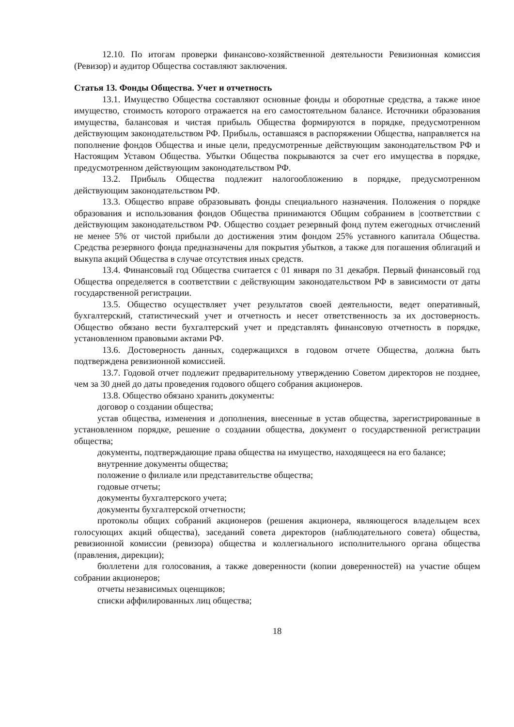12.10. По итогам проверки финансово-хозяйственной деятельности Ревизионная комиссия (Ревизор) и аудитор Общества составляют заключения.
Статья 13. Фонды Общества. Учет и отчетность
13.1. Имущество Общества составляют основные фонды и оборотные средства, а также иное имущество, стоимость которого отражается на его самостоятельном балансе. Источники образования имущества, балансовая и чистая прибыль Общества формируются в порядке, предусмотренном действующим законодательством РФ. Прибыль, оставшаяся в распоряжении Общества, направляется на пополнение фондов Общества и иные цели, предусмотренные действующим законодательством РФ и Настоящим Уставом Общества. Убытки Общества покрываются за счет его имущества в порядке, предусмотренном действующим законодательством РФ.
13.2. Прибыль Общества подлежит налогообложению в порядке, предусмотренном действующим законодательством РФ.
13.3. Общество вправе образовывать фонды специального назначения. Положения о порядке образования и использования фондов Общества принимаются Общим собранием в |соответствии с действующим законодательством РФ. Общество создает резервный фонд путем ежегодных отчислений не менее 5% от чистой прибыли до достижения этим фондом 25% уставного капитала Общества. Средства резервного фонда предназначены для покрытия убытков, а также для погашения облигаций и выкупа акций Общества в случае отсутствия иных средств.
13.4. Финансовый год Общества считается с 01 января по 31 декабря. Первый финансовый год Общества определяется в соответствии с действующим законодательством РФ в зависимости от даты государственной регистрации.
13.5. Общество осуществляет учет результатов своей деятельности, ведет оперативный, бухгалтерский, статистический учет и отчетность и несет ответственность за их достоверность. Общество обязано вести бухгалтерский учет и представлять финансовую отчетность в порядке, установленном правовыми актами РФ.
13.6. Достоверность данных, содержащихся в годовом отчете Общества, должна быть подтверждена ревизионной комиссией.
13.7. Годовой отчет подлежит предварительному утверждению Советом директоров не позднее, чем за 30 дней до даты проведения годового общего собрания акционеров.
13.8. Общество обязано хранить документы:
договор о создании общества;
устав общества, изменения и дополнения, внесенные в устав общества, зарегистрированные в установленном порядке, решение о создании общества, документ о государственной регистрации общества;
документы, подтверждающие права общества на имущество, находящееся на его балансе;
внутренние документы общества;
положение о филиале или представительстве общества;
годовые отчеты;
документы бухгалтерского учета;
документы бухгалтерской отчетности;
протоколы общих собраний акционеров (решения акционера, являющегося владельцем всех голосующих акций общества), заседаний совета директоров (наблюдательного совета) общества, ревизионной комиссии (ревизора) общества и коллегиального исполнительного органа общества (правления, дирекции);
бюллетени для голосования, а также доверенности (копии доверенностей) на участие общем собрании акционеров;
отчеты независимых оценщиков;
списки аффилированных лиц общества;
18